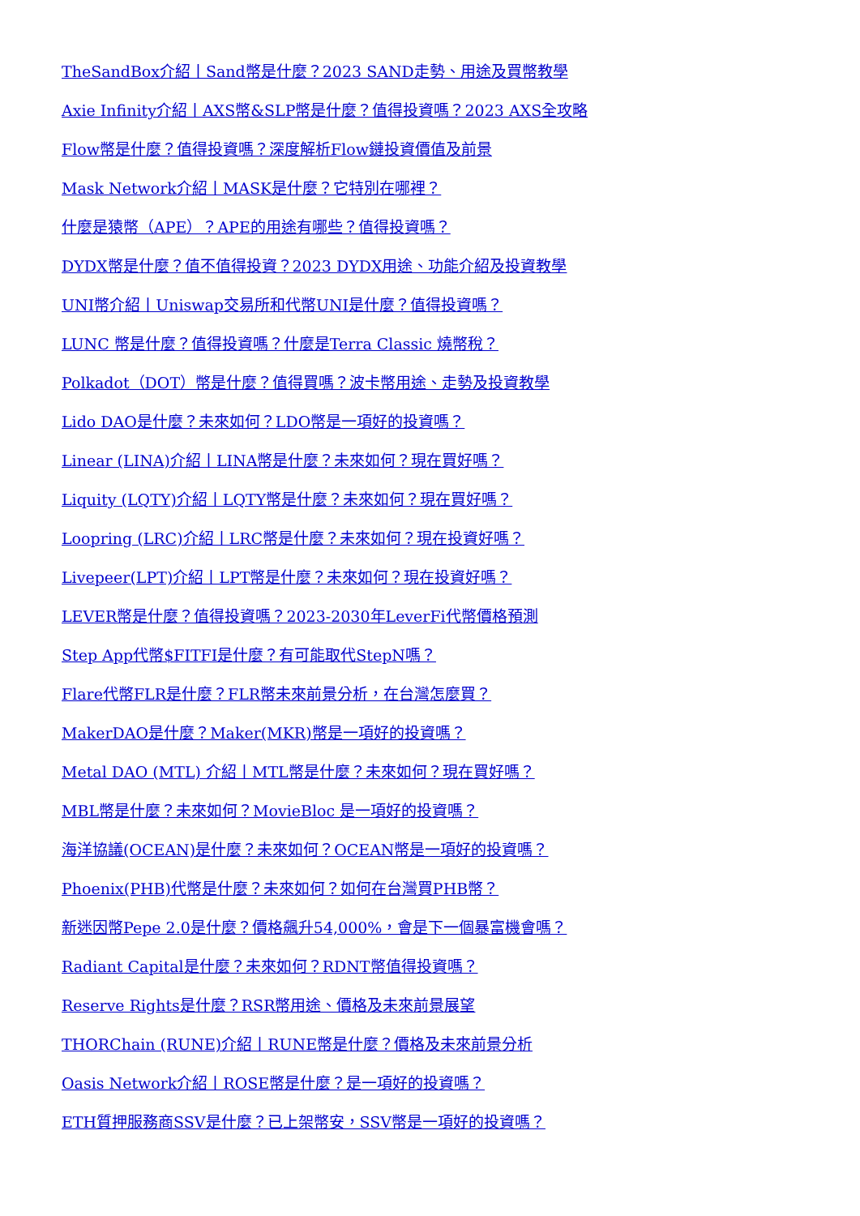TheSandBox介紹丨Sand幣是什麼？2023 SAND走勢、用途及買幣教學
Axie Infinity介紹丨AXS幣&SLP幣是什麼？值得投資嗎？2023 AXS全攻略
Flow幣是什麼？值得投資嗎？深度解析Flow鏈投資價值及前景
Mask Network介紹丨MASK是什麼？它特別在哪裡？
什麼是猿幣（APE）？APE的用途有哪些？值得投資嗎？
DYDX幣是什麼？值不值得投資？2023 DYDX用途、功能介紹及投資教學
UNI幣介紹丨Uniswap交易所和代幣UNI是什麼？值得投資嗎？
LUNC 幣是什麼？值得投資嗎？什麼是Terra Classic 燒幣稅？
Polkadot（DOT）幣是什麼？值得買嗎？波卡幣用途、走勢及投資教學
Lido DAO是什麼？未來如何？LDO幣是一項好的投資嗎？
Linear (LINA)介紹丨LINA幣是什麼？未來如何？現在買好嗎？
Liquity (LQTY)介紹丨LQTY幣是什麼？未來如何？現在買好嗎？
Loopring (LRC)介紹丨LRC幣是什麼？未來如何？現在投資好嗎？
Livepeer(LPT)介紹丨LPT幣是什麼？未來如何？現在投資好嗎？
LEVER幣是什麼？值得投資嗎？2023-2030年LeverFi代幣價格預測
Step App代幣$FITFI是什麼？有可能取代StepN嗎？
Flare代幣FLR是什麼？FLR幣未來前景分析，在台灣怎麼買？
MakerDAO是什麼？Maker(MKR)幣是一項好的投資嗎？
Metal DAO (MTL) 介紹丨MTL幣是什麼？未來如何？現在買好嗎？
MBL幣是什麼？未來如何？MovieBloc 是一項好的投資嗎？
海洋協議(OCEAN)是什麼？未來如何？OCEAN幣是一項好的投資嗎？
Phoenix(PHB)代幣是什麼？未來如何？如何在台灣買PHB幣？
新迷因幣Pepe 2.0是什麼？價格飆升54,000%，會是下一個暴富機會嗎？
Radiant Capital是什麼？未來如何？RDNT幣值得投資嗎？
Reserve Rights是什麼？RSR幣用途、價格及未來前景展望
THORChain (RUNE)介紹丨RUNE幣是什麼？價格及未來前景分析
Oasis Network介紹丨ROSE幣是什麼？是一項好的投資嗎？
ETH質押服務商SSV是什麼？已上架幣安，SSV幣是一項好的投資嗎？